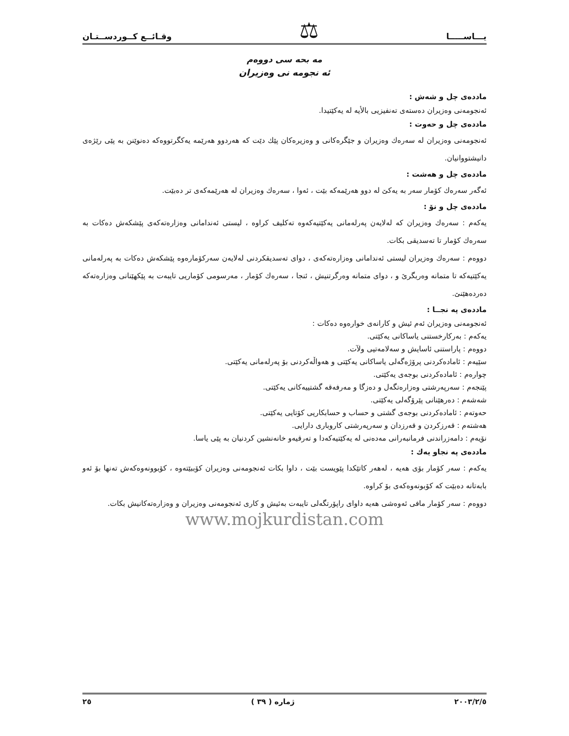يـــاســـــا ⚖ وقـائــع كــوردســتـان
مه بحه سى دووه‌م
ئه نجومه نى وه‌زيران
مادده‌ى چل و شه‌ش :
ئه‌نجومه‌نى وه‌زيران ده‌سته‌ى ته‌نفيزيى بالأيه له يه‌كێتيدا.
مادده‌ى چل و حه‌وت :
ئه‌نجومه‌نى وه‌زيران له سه‌ره‌ك وه‌زيران و جێگره‌كانى و وه‌زيره‌كان پێك دێت كه هه‌ردوو هه‌رێمه يه‌كگرتووه‌كه ده‌نوێنن به پێى رێژه‌ى دانيشتووانيان.
مادده‌ى چل و هه‌شت :
ئه‌گه‌ر سه‌ره‌ك كۆمار سه‌ر به يه‌كێ له دوو هه‌رێمه‌كه بێت ، ئه‌وا ، سه‌ره‌ك وه‌زيران له هه‌رێمه‌كه‌ى تر ده‌بێت.
مادده‌ى چل و نۆ :
يه‌كه‌م : سه‌ره‌ك وه‌زيران كه له‌لايه‌ن په‌رله‌مانى يه‌كێتيه‌كه‌وه ته‌كليف كراوه ، ليستى ئه‌ندامانى وه‌زاره‌ته‌كه‌ى پێشكه‌ش ده‌كات به سه‌ره‌ك كۆمار تا ته‌سديقى بكات.
دووه‌م : سه‌ره‌ك وه‌زيران ليستى ئه‌ندامانى وه‌زاره‌ته‌كه‌ى ، دواى ته‌سديقكردنى له‌لايه‌ن سه‌ركۆماره‌وه پێشكه‌ش ده‌كات به په‌رله‌مانى يه‌كێتيه‌كه تا متمانه وه‌ربگرێ و ، دواى متمانه وه‌رگرتنيش ، ئنجا ، سه‌ره‌ك كۆمار ، مه‌رسومى كۆماريى تايبه‌ت به پێكهێنانى وه‌زاره‌ته‌كه ده‌رده‌هێنێ.
مادده‌ى په نجــا :
ئه‌نجومه‌نى وه‌زيران ئه‌م ئيش و كارانه‌ى خواره‌وه ده‌كات :
يه‌كه‌م : به‌ركارخستنى ياساكانى يه‌كێتى.
دووه‌م : پاراستنى ئاسايش و سه‌لامه‌تيى ولآت.
سێيه‌م : ئاماده‌كردنى پرۆژه‌گه‌لى ياساكانى يه‌كێتى و هه‌واڵه‌كردنى بۆ په‌رله‌مانى يه‌كێتى.
چواره‌م : ئاماده‌كردنى بوجه‌ى يه‌كێتى.
پێنجه‌م : سه‌رپه‌رشتى وه‌زاره‌تگه‌ل و ده‌زگا و مه‌رفه‌قه گشتييه‌كانى يه‌كێتى.
شه‌شه‌م : ده‌رهێنانى پێرۆگه‌لى يه‌كێتى.
حه‌وته‌م : ئاماده‌كردنى بوجه‌ى گشتى و حساب و حسابكاريى كۆتايى يه‌كێتى.
هه‌شته‌م : قه‌رزكردن و قه‌رزدان و سه‌رپه‌رشتى كاروبارى دارايى.
نۆيه‌م : دامه‌زراندنى فرمانبه‌رانى مه‌ده‌نى له يه‌كێتيه‌كه‌دا و ته‌رقيه‌و خانه‌نشين كردنيان به پێى ياسا.
مادده‌ى په نجاو يه‌ك :
يه‌كه‌م : سه‌ر كۆمار بۆى هه‌يه ، له‌هه‌ر كاتێكدا پێويست بێت ، داوا بكات ئه‌نجومه‌نى وه‌زيران كۆببێته‌وه ، كۆبوونه‌وه‌كه‌ش ته‌نها بۆ ئه‌و بابه‌تانه ده‌بێت كه كۆبونه‌وه‌كه‌ى بۆ كراوه.
دووه‌م : سه‌ر كۆمار مافى ئه‌وه‌شى هه‌يه داواى راپۆرتگه‌لى تايبه‌ت به‌ئيش و كارى ئه‌نجومه‌نى وه‌زيران و وه‌زاره‌ته‌كانيش بكات.
www.mojkurdistan.com
٢٠٠٣/٢/٥ ژماره ( ٣٩ ) ٢٥